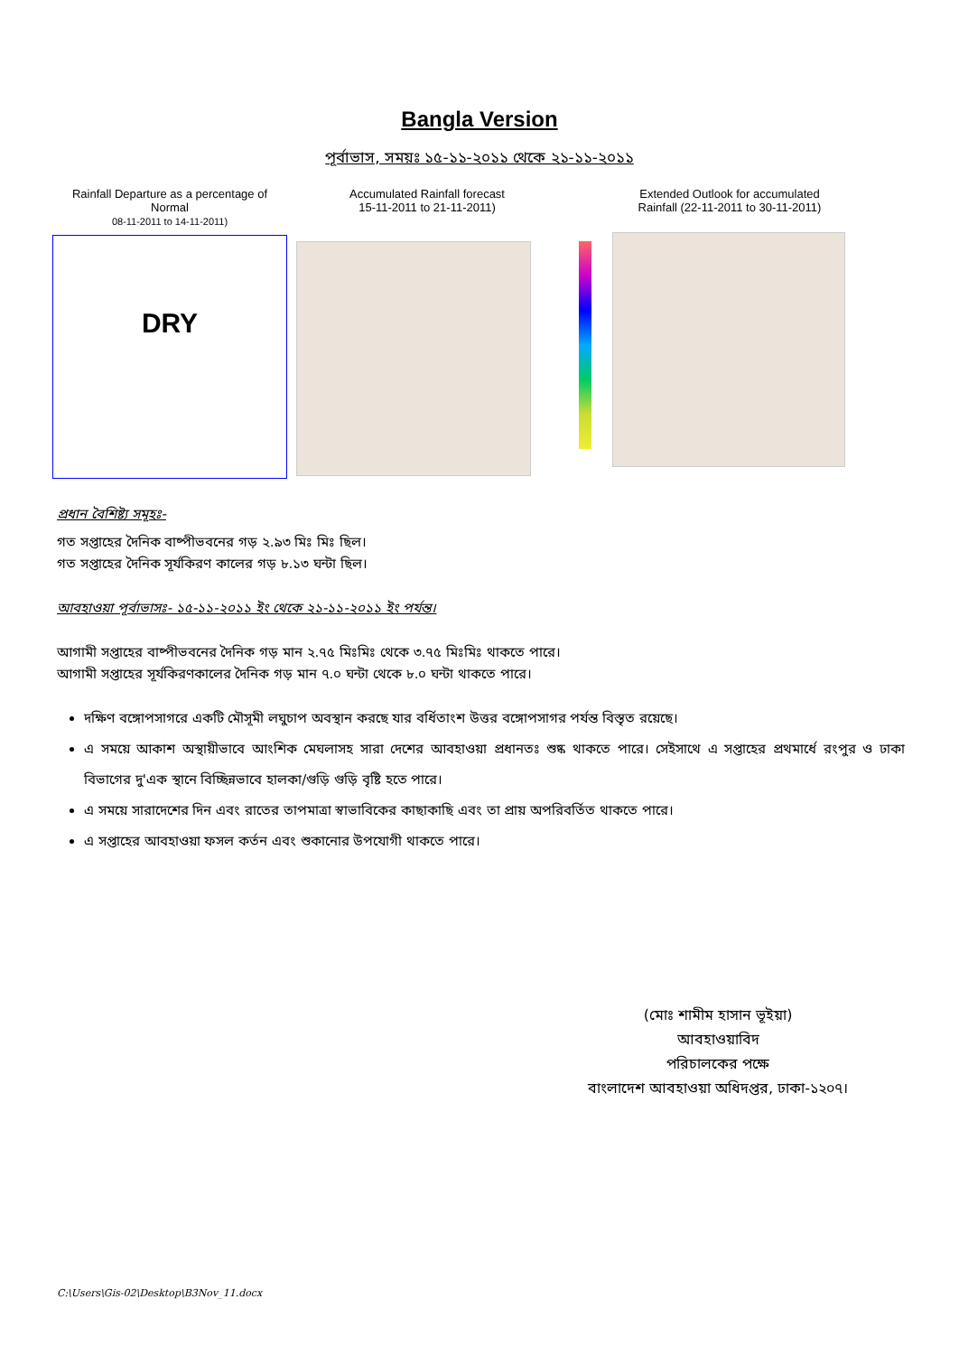Bangla Version
পূর্বাভাস, সময়ঃ ১৫-১১-২০১১ থেকে ২১-১১-২০১১
Rainfall Departure as a percentage of Normal
08-11-2011 to 14-11-2011)
DRY
Accumulated Rainfall forecast
15-11-2011 to 21-11-2011)
Extended Outlook for accumulated
Rainfall (22-11-2011 to 30-11-2011)
প্রধান বৈশিষ্ট্য সমূহঃ-
গত সপ্তাহের দৈনিক বাষ্পীভবনের গড় ২.৯৩ মিঃ মিঃ ছিল।
গত সপ্তাহের দৈনিক সূর্যকিরণ কালের গড় ৮.১৩ ঘন্টা ছিল।
আবহাওয়া পূর্বাভাসঃ- ১৫-১১-২০১১ ইং থেকে ২১-১১-২০১১ ইং পর্যন্ত।
আগামী সপ্তাহের বাষ্পীভবনের দৈনিক গড় মান ২.৭৫ মিঃমিঃ থেকে ৩.৭৫ মিঃমিঃ থাকতে পারে।
আগামী সপ্তাহের সূর্যকিরণকালের দৈনিক গড় মান ৭.০ ঘন্টা থেকে ৮.০ ঘন্টা থাকতে পারে।
দক্ষিণ বঙ্গোপসাগরে একটি মৌসূমী লঘুচাপ অবস্থান করছে যার বর্ধিতাংশ উত্তর বঙ্গোপসাগর পর্যন্ত বিস্তৃত রয়েছে।
এ সময়ে আকাশ অস্থায়ীভাবে আংশিক মেঘলাসহ সারা দেশের আবহাওয়া প্রধানতঃ শুষ্ক থাকতে পারে। সেইসাথে এ সপ্তাহের প্রথমার্ধে রংপুর ও ঢাকা বিভাগের দু'এক স্থানে বিচ্ছিন্নভাবে হালকা/গুড়ি গুড়ি বৃষ্টি হতে পারে।
এ সময়ে সারাদেশের দিন এবং রাতের তাপমাত্রা স্বাভাবিকের কাছাকাছি এবং তা প্রায় অপরিবর্তিত থাকতে পারে।
এ সপ্তাহের আবহাওয়া ফসল কর্তন এবং শুকানোর উপযোগী থাকতে পারে।
(মোঃ শামীম হাসান ভূইয়া)
আবহাওয়াবিদ
পরিচালকের পক্ষে
বাংলাদেশ আবহাওয়া অধিদপ্তর, ঢাকা-১২০৭।
C:\Users\Gis-02\Desktop\B3Nov_11.docx